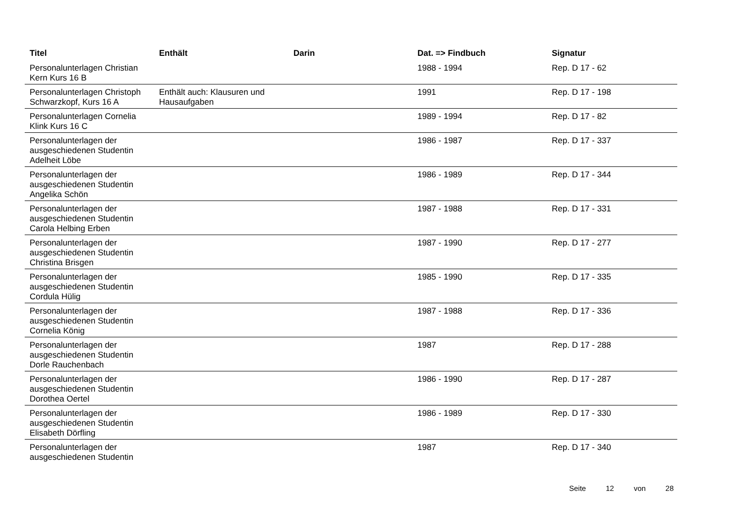| Titel | Enthält | Darin | Dat. => Findbuch | Signatur |
| --- | --- | --- | --- | --- |
| Personalunterlagen Christian Kern Kurs 16 B | | | 1988 - 1994 | Rep. D 17 - 62 |
| Personalunterlagen Christoph Schwarzkopf, Kurs 16 A | Enthält auch: Klausuren und Hausaufgaben | | 1991 | Rep. D 17 - 198 |
| Personalunterlagen Cornelia Klink Kurs 16 C | | | 1989 - 1994 | Rep. D 17 - 82 |
| Personalunterlagen der ausgeschiedenen Studentin Adelheit Löbe | | | 1986 - 1987 | Rep. D 17 - 337 |
| Personalunterlagen der ausgeschiedenen Studentin Angelika Schön | | | 1986 - 1989 | Rep. D 17 - 344 |
| Personalunterlagen der ausgeschiedenen Studentin Carola Helbing Erben | | | 1987 - 1988 | Rep. D 17 - 331 |
| Personalunterlagen der ausgeschiedenen Studentin Christina Brisgen | | | 1987 - 1990 | Rep. D 17 - 277 |
| Personalunterlagen der ausgeschiedenen Studentin Cordula Hülig | | | 1985 - 1990 | Rep. D 17 - 335 |
| Personalunterlagen der ausgeschiedenen Studentin Cornelia König | | | 1987 - 1988 | Rep. D 17 - 336 |
| Personalunterlagen der ausgeschiedenen Studentin Dorle Rauchenbach | | | 1987 | Rep. D 17 - 288 |
| Personalunterlagen der ausgeschiedenen Studentin Dorothea Oertel | | | 1986 - 1990 | Rep. D 17 - 287 |
| Personalunterlagen der ausgeschiedenen Studentin Elisabeth Dörfling | | | 1986 - 1989 | Rep. D 17 - 330 |
| Personalunterlagen der ausgeschiedenen Studentin | | | 1987 | Rep. D 17 - 340 |
Seite 12 von 28